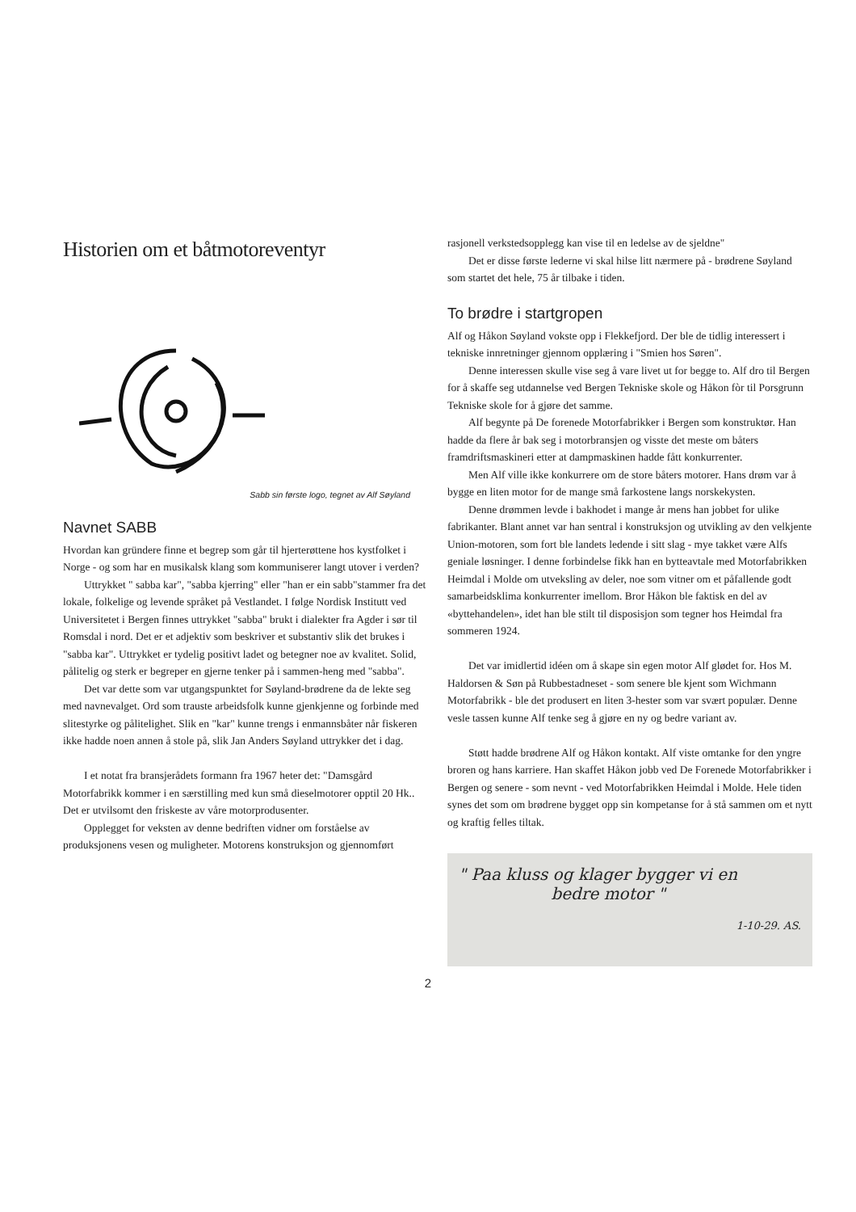Historien om et båtmotoreventyr
Sabb sin første logo, tegnet av Alf Søyland
Navnet SABB
Hvordan kan gründere finne et begrep som går til hjerterøttene hos kystfolket i Norge - og som har en musikalsk klang som kommuniserer langt utover i verden?
Uttrykket " sabba kar", "sabba kjerring" eller "han er ein sabb"stammer fra det lokale, folkelige og levende språket på Vestlandet. I følge Nordisk Institutt ved Universitetet i Bergen finnes uttrykket "sabba" brukt i dialekter fra Agder i sør til Romsdal i nord. Det er et adjektiv som beskriver et substantiv slik det brukes i "sabba kar". Uttrykket er tydelig positivt ladet og betegner noe av kvalitet. Solid, pålitelig og sterk er begreper en gjerne tenker på i sammen-heng med "sabba".
Det var dette som var utgangspunktet for Søyland-brødrene da de lekte seg med navnevalget. Ord som trauste arbeidsfolk kunne gjenkjenne og forbinde med slitestyrke og pålitelighet. Slik en "kar" kunne trengs i enmannsbåter når fiskeren ikke hadde noen annen å stole på, slik Jan Anders Søyland uttrykker det i dag.
I et notat fra bransjerådets formann fra 1967 heter det: "Damsgård Motorfabrikk kommer i en særstilling med kun små dieselmotorer opptil 20 Hk.. Det er utvilsomt den friskeste av våre motorprodusenter.
Opplegget for veksten av denne bedriften vidner om forståelse av produksjonens vesen og muligheter. Motorens konstruksjon og gjennomført
rasjonell verkstedsopplegg kan vise til en ledelse av de sjeldne"
Det er disse første lederne vi skal hilse litt nærmere på - brødrene Søyland som startet det hele, 75 år tilbake i tiden.
To brødre i startgropen
Alf og Håkon Søyland vokste opp i Flekkefjord. Der ble de tidlig interessert i tekniske innretninger gjennom opplæring i "Smien hos Søren".
Denne interessen skulle vise seg å vare livet ut for begge to. Alf dro til Bergen for å skaffe seg utdannelse ved Bergen Tekniske skole og Håkon fòr til Porsgrunn Tekniske skole for å gjøre det samme.
Alf begynte på De forenede Motorfabrikker i Bergen som konstruktør. Han hadde da flere år bak seg i motorbransjen og visste det meste om båters framdriftsmaskineri etter at dampmaskinen hadde fått konkurrenter.
Men Alf ville ikke konkurrere om de store båters motorer. Hans drøm var å bygge en liten motor for de mange små farkostene langs norskekysten.
Denne drømmen levde i bakhodet i mange år mens han jobbet for ulike fabrikanter. Blant annet var han sentral i konstruksjon og utvikling av den velkjente Union-motoren, som fort ble landets ledende i sitt slag - mye takket være Alfs geniale løsninger. I denne forbindelse fikk han en bytteavtale med Motorfabrikken Heimdal i Molde om utveksling av deler, noe som vitner om et påfallende godt samarbeidsklima konkurrenter imellom. Bror Håkon ble faktisk en del av «byttehandelen», idet han ble stilt til disposisjon som tegner hos Heimdal fra sommeren 1924.
Det var imidlertid idéen om å skape sin egen motor Alf glødet for. Hos M. Haldorsen & Søn på Rubbestadneset - som senere ble kjent som Wichmann Motorfabrikk - ble det produsert en liten 3-hester som var svært populær. Denne vesle tassen kunne Alf tenke seg å gjøre en ny og bedre variant av.
Støtt hadde brødrene Alf og Håkon kontakt. Alf viste omtanke for den yngre broren og hans karriere. Han skaffet Håkon jobb ved De Forenede Motorfabrikker i Bergen og senere - som nevnt - ved Motorfabrikken Heimdal i Molde. Hele tiden synes det som om brødrene bygget opp sin kompetanse for å stå sammen om et nytt og kraftig felles tiltak.
" Paa kluss og klager bygger vi en
bedre motor "
1-10-29. AS.
2